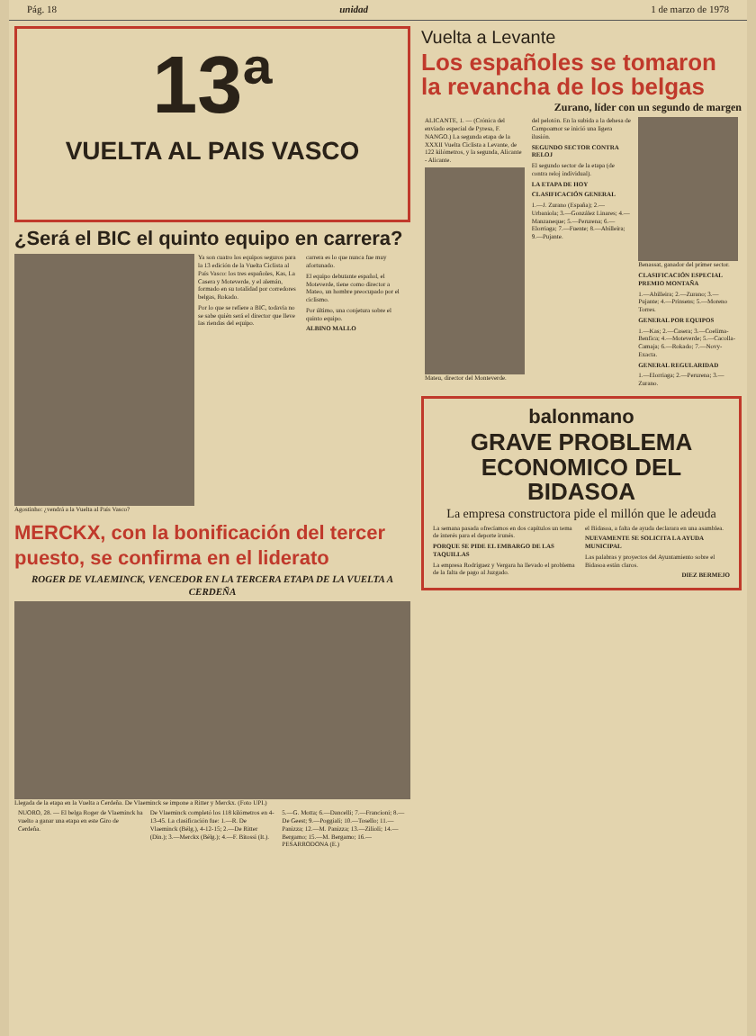Pág. 18 unidad 1 de marzo de 1978
13ª
VUELTA AL PAIS VASCO
¿Será el BIC el quinto equipo en carrera?
Agostinho: ¿vendrá a la Vuelta al País Vasco? Ya son cuatro los equipos seguros para la 13 edición de la Vuelta Ciclista al País Vasco: los tres españoles, Kas, La Casera y Moteverde, y el alemán, formado en su totalidad por corredores belgas, Rokado.
Por lo que se refiere a BIC, todavía no se sabe quién será el director que lleve las riendas del equipo.
carrera es lo que nunca fue muy afortunado.
El equipo debutante español, el Moteverde, tiene como director a Mateo, un hombre preocupado por el ciclismo.
Por último, una conjetura sobre el quinto equipo.
ALBINO MALLO
MERCKX, con la bonificación del tercer puesto, se confirma en el liderato
ROGER DE VLAEMINCK, VENCEDOR EN LA TERCERA ETAPA DE LA VUELTA A CERDEÑA
Llegada de la etapa en la Vuelta a Cerdeña. De Vlaeminck se impone a Ritter y Merckx. (Foto UPI.)
NUORO, 28. — El belga Roger de Vlaeminck ha vuelto a ganar una etapa en este Giro de Cerdeña.
De Vlaeminck completó los 118 kilómetros en 4-13-45. La clasificación fue: 1.—R. De Vlaeminck (Bélg.), 4-12-15; 2.—De Ritter (Din.); 3.—Merckx (Bélg.); 4.—F. Bitossi (It.).
5.—G. Motta; 6.—Dancelli; 7.—Francioni; 8.—De Geest; 9.—Poggiali; 10.—Tosello; 11.—Panizza; 12.—M. Panizza; 13.—Zilioli; 14.—Bergamo; 15.—M. Bergamo; 16.—PESARRODONA (E.)
Vuelta a Levante
Los españoles se tomaron la revancha de los belgas
Zurano, líder con un segundo de margen
ALICANTE, 1. — (Crónica del enviado especial de Pyresa, F. NANGO.) La segunda etapa de la XXXII Vuelta Ciclista a Levante, de 122 kilómetros, y la segunda, Alicante - Alicante.
Mateu, director del Monteverde.
del pelotón. En la subida a la dehesa de Campoamor se inició una ligera ilusión.
SEGUNDO SECTOR CONTRA RELOJ
El segundo sector de la etapa (de contra reloj individual).
LA ETAPA DE HOY
CLASIFICACIÓN GENERAL
1.—J. Zurano (España); 2.—Urbaniola; 3.—González Linares; 4.—Manzaneque; 5.—Perurena; 6.—Elorriaga; 7.—Fuente; 8.—Abilleira; 9.—Pujante.
Benassat, ganador del primer sector.
CLASIFICACIÓN ESPECIAL PREMIO MONTAÑA
1.—Abilleira; 2.—Zurano; 3.—Pujante; 4.—Prinsens; 5.—Moreno Torres.
GENERAL POR EQUIPOS
1.—Kas; 2.—Casera; 3.—Coelima-Benfica; 4.—Moteverde; 5.—Cacolla-Camaja; 6.—Rokado; 7.—Novy-Exacta.
GENERAL REGULARIDAD
1.—Elorriaga; 2.—Perurena; 3.—Zurano.
balonmano
GRAVE PROBLEMA ECONOMICO DEL BIDASOA
La empresa constructora pide el millón que le adeuda
La semana pasada ofrecíamos en dos capítulos un tema de interés para el deporte irunés.
PORQUE SE PIDE EL EMBARGO DE LAS TAQUILLAS
La empresa Rodríguez y Vergara ha llevado el problema de la falta de pago al Juzgado.
el Bidasoa, a falta de ayuda declarara en una asamblea.
NUEVAMENTE SE SOLICITA LA AYUDA MUNICIPAL
Las palabras y proyectos del Ayuntamiento sobre el Bidasoa están claros.
DIEZ BERMEJO